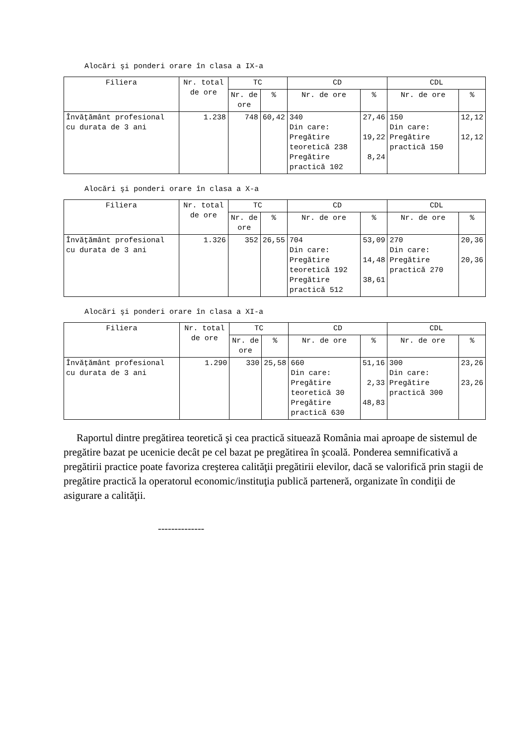Alocări şi ponderi orare în clasa a IX-a
| Filiera | Nr. total de ore | TC | | CD | | CDL | |
| --- | --- | --- | --- | --- | --- | --- | --- |
| | | Nr. de ore | % | Nr. de ore | % | Nr. de ore | % |
| Învăţământ profesional cu durata de 3 ani | 1.238 | 748 | 60,42 | 340 Din care: Pregătire teoretică 238 Pregătire practică 102 | 27,46 19,22 8,24 | 150 Din care: Pregătire practică 150 | 12,12 12,12 |
Alocări şi ponderi orare în clasa a X-a
| Filiera | Nr. total de ore | TC | | CD | | CDL | |
| --- | --- | --- | --- | --- | --- | --- | --- |
| | | Nr. de ore | % | Nr. de ore | % | Nr. de ore | % |
| Învăţământ profesional cu durata de 3 ani | 1.326 | 352 | 26,55 | 704 Din care: Pregătire teoretică 192 Pregătire practică 512 | 53,09 14,48 38,61 | 270 Din care: Pregătire practică 270 | 20,36 20,36 |
Alocări şi ponderi orare în clasa a XI-a
| Filiera | Nr. total de ore | TC | | CD | | CDL | |
| --- | --- | --- | --- | --- | --- | --- | --- |
| | | Nr. de ore | % | Nr. de ore | % | Nr. de ore | % |
| Învăţământ profesional cu durata de 3 ani | 1.290 | 330 | 25,58 | 660 Din care: Pregătire teoretică 30 Pregătire practică 630 | 51,16 2,33 48,83 | 300 Din care: Pregătire practică 300 | 23,26 23,26 |
Raportul dintre pregătirea teoretică şi cea practică situează România mai aproape de sistemul de pregătire bazat pe ucenicie decât pe cel bazat pe pregătirea în şcoală. Ponderea semnificativă a pregătirii practice poate favoriza creşterea calităţii pregătirii elevilor, dacă se valorifică prin stagii de pregătire practică la operatorul economic/instituţia publică parteneră, organizate în condiţii de asigurare a calităţii.
--------------